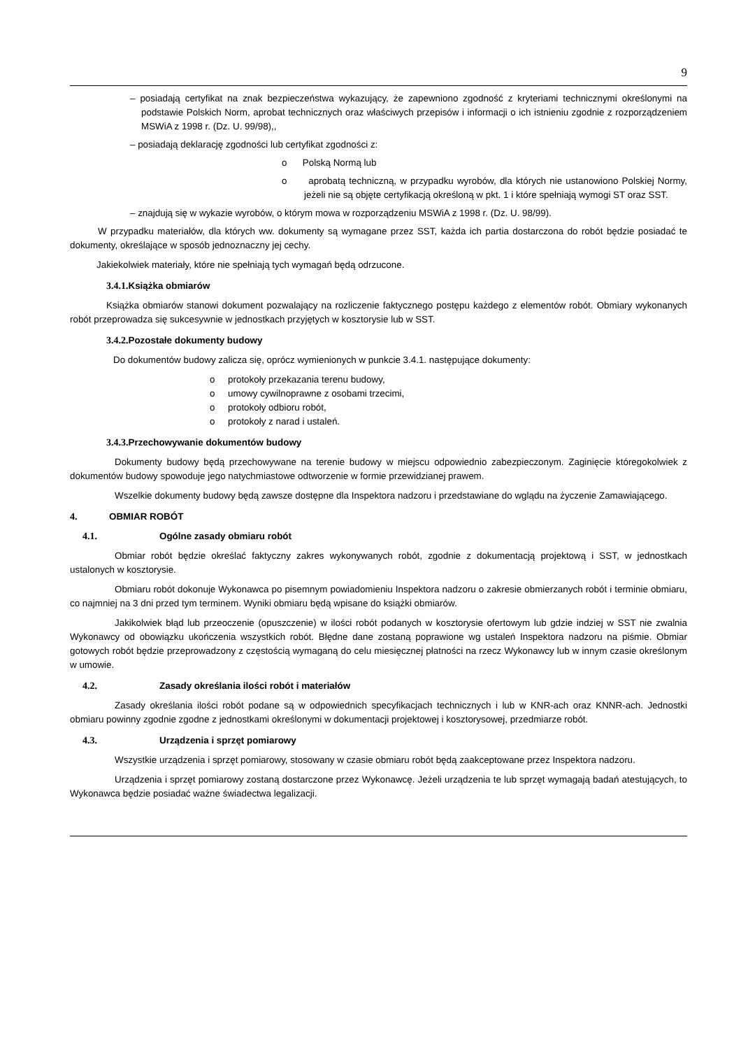9
– posiadają certyfikat na znak bezpieczeństwa wykazujący, że zapewniono zgodność z kryteriami techniczny­mi określonymi na podstawie Polskich Norm, aprobat technicznych oraz właściwych przepisów i informacji o ich istnieniu zgodnie z rozporządzeniem MSWiA z 1998 r. (Dz. U. 99/98),,
– posiadają deklarację zgodności lub certyfikat zgodności z:
o Polską Normą lub
o aprobatą techniczną, w przypadku wyrobów, dla których nie ustanowiono Polskiej Normy, jeżeli nie są objęte certyfikacją określoną w pkt. 1 i które spełniają wymogi ST oraz SST.
– znajdują się w wykazie wyrobów, o którym mowa w rozporządzeniu MSWiA z 1998 r. (Dz. U. 98/99).
W przypadku materiałów, dla których ww. dokumenty są wymagane przez SST, każda ich partia dostarczona do robót będzie posiadać te dokumenty, określające w sposób jednoznaczny jej cechy.
Jakiekolwiek materiały, które nie spełniają tych wymagań będą odrzucone.
3.4.1. Książka obmiarów
Książka obmiarów stanowi dokument pozwalający na rozliczenie faktycznego postępu każdego z elementów robót. Obmiary wykonanych robót przeprowadza się sukcesywnie w jednostkach przyjętych w kosztorysie lub w SST.
3.4.2. Pozostałe dokumenty budowy
Do dokumentów budowy zalicza się, oprócz wymienionych w punkcie 3.4.1. następujące dokumenty:
o protokoły przekazania terenu budowy,
o umowy cywilnoprawne z osobami trzecimi,
o protokoły odbioru robót,
o protokoły z narad i ustaleń.
3.4.3. Przechowywanie dokumentów budowy
Dokumenty budowy będą przechowywane na terenie budowy w miejscu odpowiednio zabezpieczonym. Zaginięcie któregokolwiek z dokumentów budowy spowoduje jego natychmiastowe odtworzenie w formie przewidzianej prawem.
Wszelkie dokumenty budowy będą zawsze dostępne dla Inspektora nadzoru i przedstawiane do wglądu na życzenie Zamawiającego.
4. OBMIAR ROBÓT
4.1. Ogólne zasady obmiaru robót
Obmiar robót będzie określać faktyczny zakres wykonywanych robót, zgodnie z dokumentacją projektową i SST, w jednostkach ustalonych w kosztorysie.
Obmiaru robót dokonuje Wykonawca po pisemnym powiadomieniu Inspektora nadzoru o zakresie obmierzanych robót i terminie obmiaru, co najmniej na 3 dni przed tym terminem. Wyniki obmiaru będą wpisane do książki obmiarów.
Jakikolwiek błąd lub przeoczenie (opuszczenie) w ilości robót podanych w kosztorysie ofertowym lub gdzie indziej w SST nie zwalnia Wykonawcy od obowiązku ukończenia wszystkich robót. Błędne dane zostaną poprawione wg ustaleń Inspektora nadzoru na piśmie. Obmiar gotowych robót będzie przeprowadzony z częstością wymaganą do celu miesięcznej płatności na rzecz Wykonawcy lub w innym czasie określonym w umowie.
4.2. Zasady określania ilości robót i materiałów
Zasady określania ilości robót podane są w odpowiednich specyfikacjach technicznych i lub w KNR-ach oraz KNNR-ach. Jednostki obmiaru powinny zgodnie zgodne z jednostkami określonymi w dokumentacji projektowej i kosztorysowej, przedmiarze robót.
4.3. Urządzenia i sprzęt pomiarowy
Wszystkie urządzenia i sprzęt pomiarowy, stosowany w czasie obmiaru robót będą zaakceptowane przez Inspektora nadzoru.
Urządzenia i sprzęt pomiarowy zostaną dostarczone przez Wykonawcę. Jeżeli urządzenia te lub sprzęt wymagają badań atestujących, to Wykonawca będzie posiadać ważne świadectwa legalizacji.